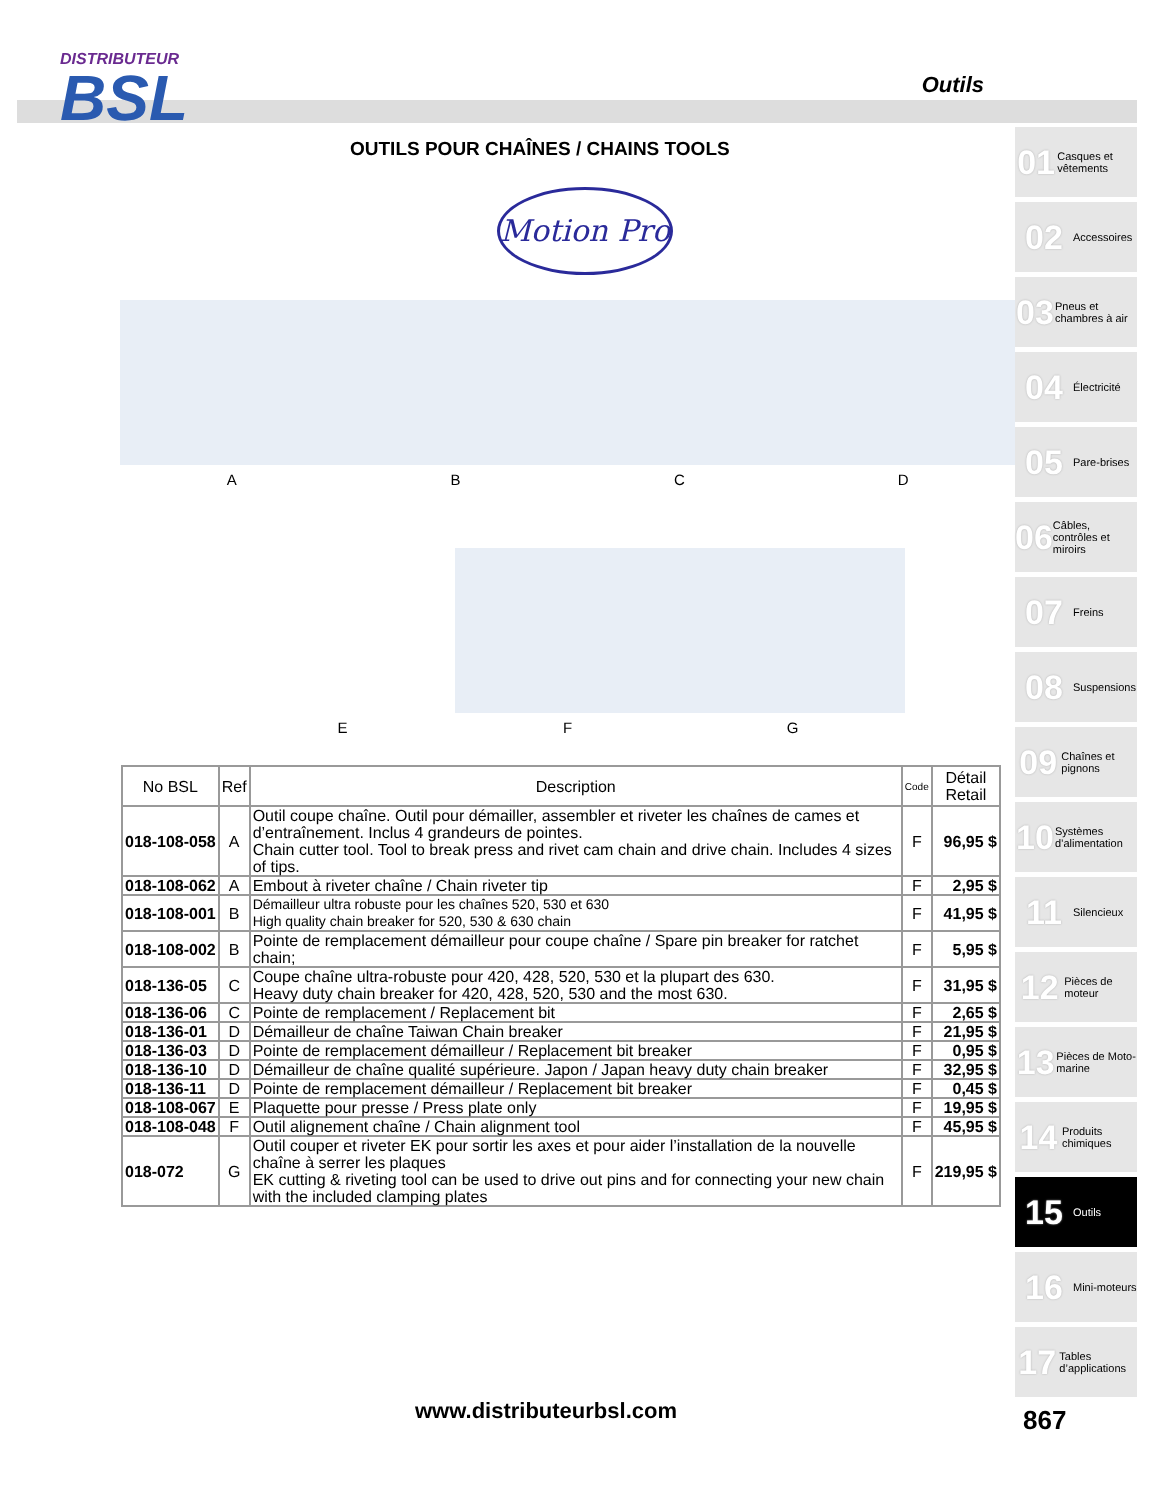DISTRIBUTEUR
BSL
Outils
OUTILS POUR CHAÎNES / CHAINS TOOLS
Motion Pro
A B C D
E F G
| No BSL | Ref | Description | Code | Détail Retail |
| --- | --- | --- | --- | --- |
| 018-108-058 | A | Outil coupe chaîne. Outil pour démailler, assembler et riveter les chaînes de cames et d’entraînement. Inclus 4 grandeurs de pointes. Chain cutter tool. Tool to break press and rivet cam chain and drive chain. Includes 4 sizes of tips. | F | 96,95 $ |
| 018-108-062 | A | Embout à riveter chaîne / Chain riveter tip | F | 2,95 $ |
| 018-108-001 | B | Démailleur ultra robuste pour les chaînes 520, 530 et 630 High quality chain breaker for 520, 530 & 630 chain | F | 41,95 $ |
| 018-108-002 | B | Pointe de remplacement démailleur pour coupe chaîne / Spare pin breaker for ratchet chain; | F | 5,95 $ |
| 018-136-05 | C | Coupe chaîne ultra-robuste pour 420, 428, 520, 530 et la plupart des 630. Heavy duty chain breaker for 420, 428, 520, 530 and the most 630. | F | 31,95 $ |
| 018-136-06 | C | Pointe de remplacement / Replacement bit | F | 2,65 $ |
| 018-136-01 | D | Démailleur de chaîne Taiwan Chain breaker | F | 21,95 $ |
| 018-136-03 | D | Pointe de remplacement démailleur / Replacement bit breaker | F | 0,95 $ |
| 018-136-10 | D | Démailleur de chaîne qualité supérieure. Japon / Japan heavy duty chain breaker | F | 32,95 $ |
| 018-136-11 | D | Pointe de remplacement démailleur / Replacement bit breaker | F | 0,45 $ |
| 018-108-067 | E | Plaquette pour presse / Press plate only | F | 19,95 $ |
| 018-108-048 | F | Outil alignement chaîne / Chain alignment tool | F | 45,95 $ |
| 018-072 | G | Outil couper et riveter EK pour sortir les axes et pour aider l’installation de la nouvelle chaîne à serrer les plaques EK cutting & riveting tool can be used to drive out pins and for connecting your new chain with the included clamping plates | F | 219,95 $ |
01 Casques et vêtements
02 Accessoires
03 Pneus et chambres à air
04 Électricité
05 Pare-brises
06 Câbles, contrôles et miroirs
07 Freins
08 Suspensions
09 Chaînes et pignons
10 Systèmes d’alimentation
11 Silencieux
12 Pièces de moteur
13 Pièces de Moto-marine
14 Produits chimiques
15 Outils
16 Mini-moteurs
17 Tables d’applications
www.distributeurbsl.com 867